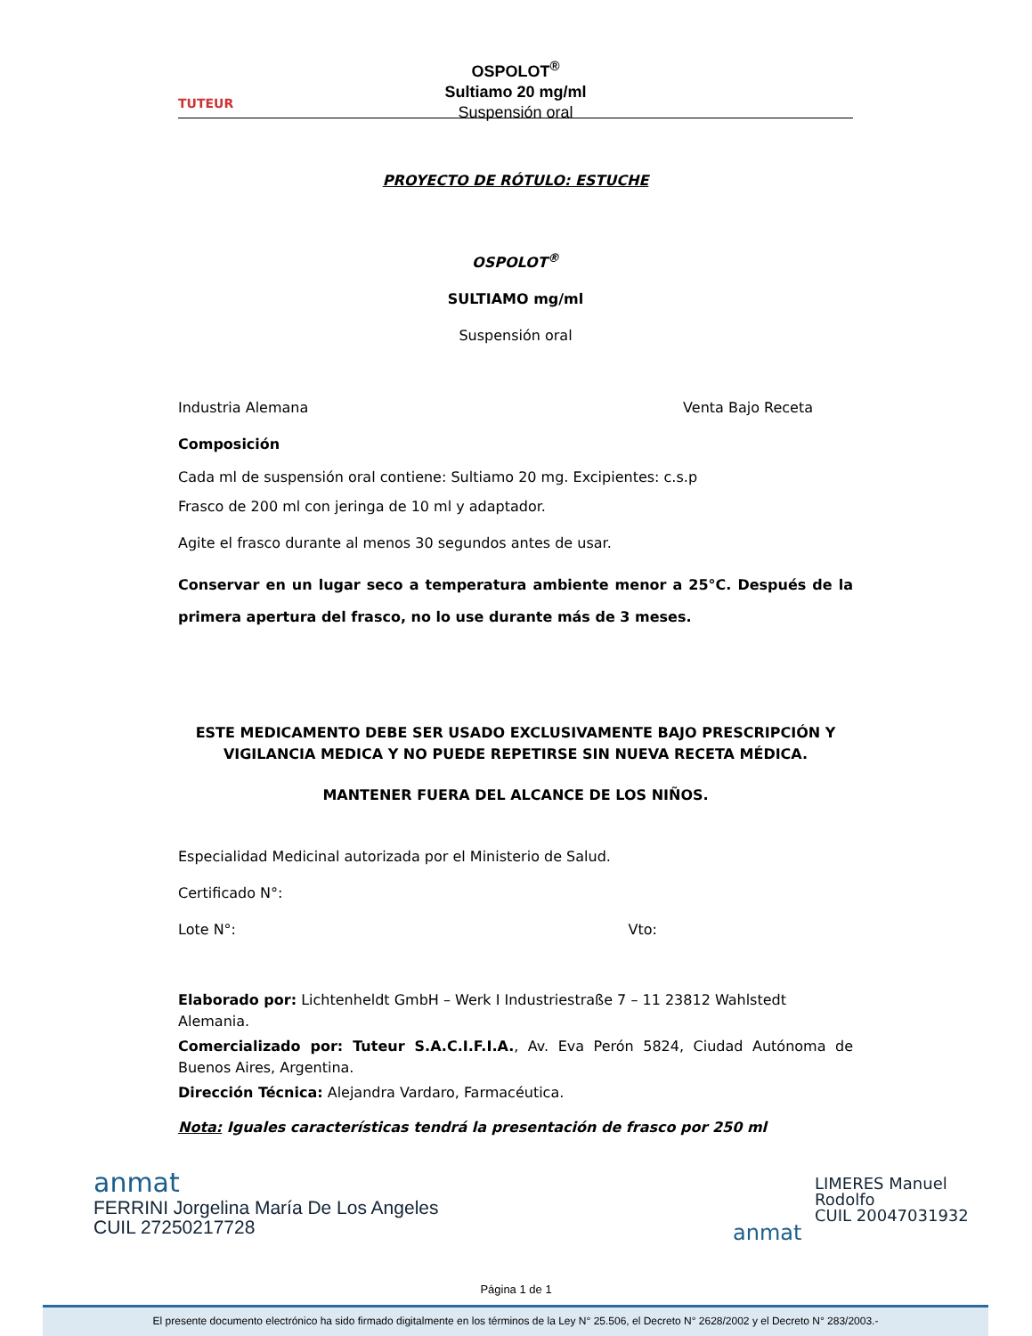TUTEUR
OSPOLOT<sup>®</sup>
Sultiamo 20 mg/ml
Suspensión oral
PROYECTO DE RÓTULO: ESTUCHE
OSPOLOT<sup>®</sup>
SULTIAMO mg/ml
Suspensión oral
Industria Alemana Venta Bajo Receta
Composición
Cada ml de suspensión oral contiene: Sultiamo 20 mg. Excipientes: c.s.p
Frasco de 200 ml con jeringa de 10 ml y adaptador.
Agite el frasco durante al menos 30 segundos antes de usar.
Conservar en un lugar seco a temperatura ambiente menor a 25°C. Después de la primera apertura del frasco, no lo use durante más de 3 meses.
ESTE MEDICAMENTO DEBE SER USADO EXCLUSIVAMENTE BAJO PRESCRIPCIÓN Y VIGILANCIA MEDICA Y NO PUEDE REPETIRSE SIN NUEVA RECETA MÉDICA.
MANTENER FUERA DEL ALCANCE DE LOS NIÑOS.
Especialidad Medicinal autorizada por el Ministerio de Salud.
Certificado N°:
Lote N°: Vto:
Elaborado por: Lichtenheldt GmbH – Werk I Industriestraße 7 – 11 23812 Wahlstedt Alemania.
Comercializado por: Tuteur S.A.C.I.F.I.A., Av. Eva Perón 5824, Ciudad Autónoma de Buenos Aires, Argentina.
Dirección Técnica: Alejandra Vardaro, Farmacéutica.
Nota: Iguales características tendrá la presentación de frasco por 250 ml
anmat
FERRINI Jorgelina María De Los Angeles
CUIL 27250217728
anmat
LIMERES Manuel
Rodolfo
CUIL 20047031932
Página 1 de 1
El presente documento electrónico ha sido firmado digitalmente en los términos de la Ley N° 25.506, el Decreto N° 2628/2002 y el Decreto N° 283/2003.-